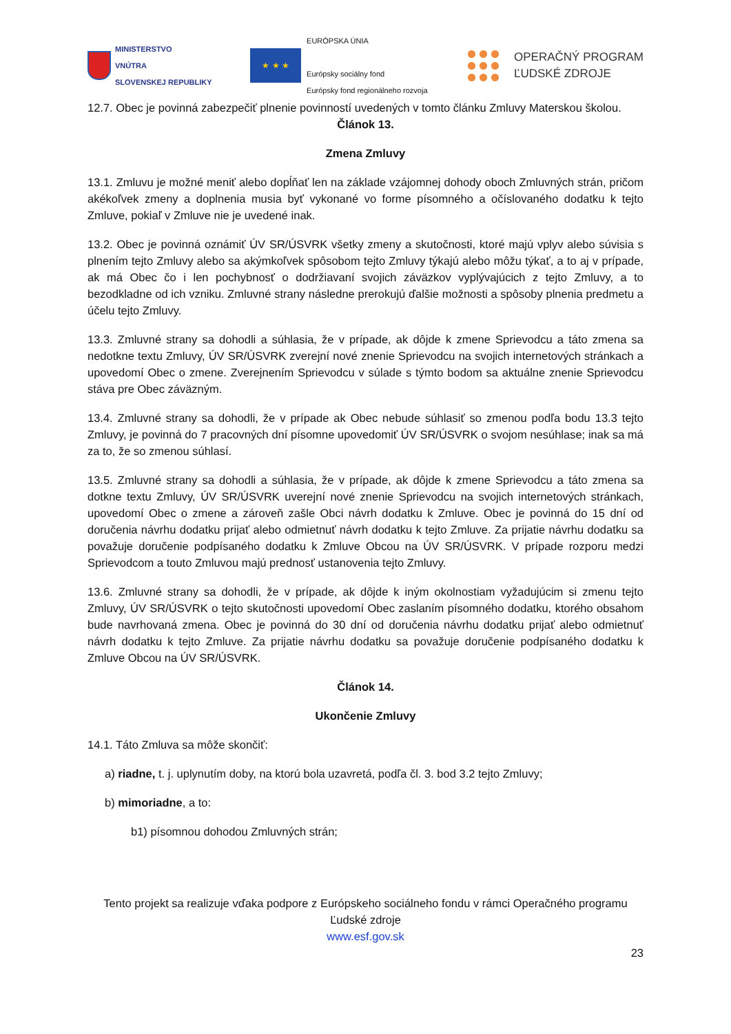MINISTERSTVO
VNÚTRA
SLOVENSKEJ REPUBLIKY
★ ★ ★
EURÓPSKA ÚNIA
Európsky sociálny fond
Európsky fond regionálneho rozvoja
OPERAČNÝ PROGRAM
ĽUDSKÉ ZDROJE
12.7. Obec je povinná zabezpečiť plnenie povinností uvedených v tomto článku Zmluvy Materskou školou.
Článok 13.
Zmena Zmluvy
13.1. Zmluvu je možné meniť alebo dopĺňať len na základe vzájomnej dohody oboch Zmluvných strán, pričom akékoľvek zmeny a doplnenia musia byť vykonané vo forme písomného a očíslovaného dodatku k tejto Zmluve, pokiaľ v Zmluve nie je uvedené inak.
13.2. Obec je povinná oznámiť ÚV SR/ÚSVRK všetky zmeny a skutočnosti, ktoré majú vplyv alebo súvisia s plnením tejto Zmluvy alebo sa akýmkoľvek spôsobom tejto Zmluvy týkajú alebo môžu týkať, a to aj v prípade, ak má Obec čo i len pochybnosť o dodržiavaní svojich záväzkov vyplývajúcich z tejto Zmluvy, a to bezodkladne od ich vzniku. Zmluvné strany následne prerokujú ďalšie možnosti a spôsoby plnenia predmetu a účelu tejto Zmluvy.
13.3. Zmluvné strany sa dohodli a súhlasia, že v prípade, ak dôjde k zmene Sprievodcu a táto zmena sa nedotkne textu Zmluvy, ÚV SR/ÚSVRK zverejní nové znenie Sprievodcu na svojich internetových stránkach a upovedomí Obec o zmene. Zverejnením Sprievodcu v súlade s týmto bodom sa aktuálne znenie Sprievodcu stáva pre Obec záväzným.
13.4. Zmluvné strany sa dohodli, že v prípade ak Obec nebude súhlasiť so zmenou podľa bodu 13.3 tejto Zmluvy, je povinná do 7 pracovných dní písomne upovedomiť ÚV SR/ÚSVRK o svojom nesúhlase; inak sa má za to, že so zmenou súhlasí.
13.5. Zmluvné strany sa dohodli a súhlasia, že v prípade, ak dôjde k zmene Sprievodcu a táto zmena sa dotkne textu Zmluvy, ÚV SR/ÚSVRK uverejní nové znenie Sprievodcu na svojich internetových stránkach, upovedomí Obec o zmene a zároveň zašle Obci návrh dodatku k Zmluve. Obec je povinná do 15 dní od doručenia návrhu dodatku prijať alebo odmietnuť návrh dodatku k tejto Zmluve. Za prijatie návrhu dodatku sa považuje doručenie podpísaného dodatku k Zmluve Obcou na ÚV SR/ÚSVRK. V prípade rozporu medzi Sprievodcom a touto Zmluvou majú prednosť ustanovenia tejto Zmluvy.
13.6. Zmluvné strany sa dohodli, že v prípade, ak dôjde k iným okolnostiam vyžadujúcim si zmenu tejto Zmluvy, ÚV SR/ÚSVRK o tejto skutočnosti upovedomí Obec zaslaním písomného dodatku, ktorého obsahom bude navrhovaná zmena. Obec je povinná do 30 dní od doručenia návrhu dodatku prijať alebo odmietnuť návrh dodatku k tejto Zmluve. Za prijatie návrhu dodatku sa považuje doručenie podpísaného dodatku k Zmluve Obcou na ÚV SR/ÚSVRK.
Článok 14.
Ukončenie Zmluvy
14.1. Táto Zmluva sa môže skončiť:
a) riadne, t. j. uplynutím doby, na ktorú bola uzavretá, podľa čl. 3. bod 3.2 tejto Zmluvy;
b) mimoriadne, a to:
b1) písomnou dohodou Zmluvných strán;
Tento projekt sa realizuje vďaka podpore z Európskeho sociálneho fondu v rámci Operačného programu Ľudské zdroje
www.esf.gov.sk
23